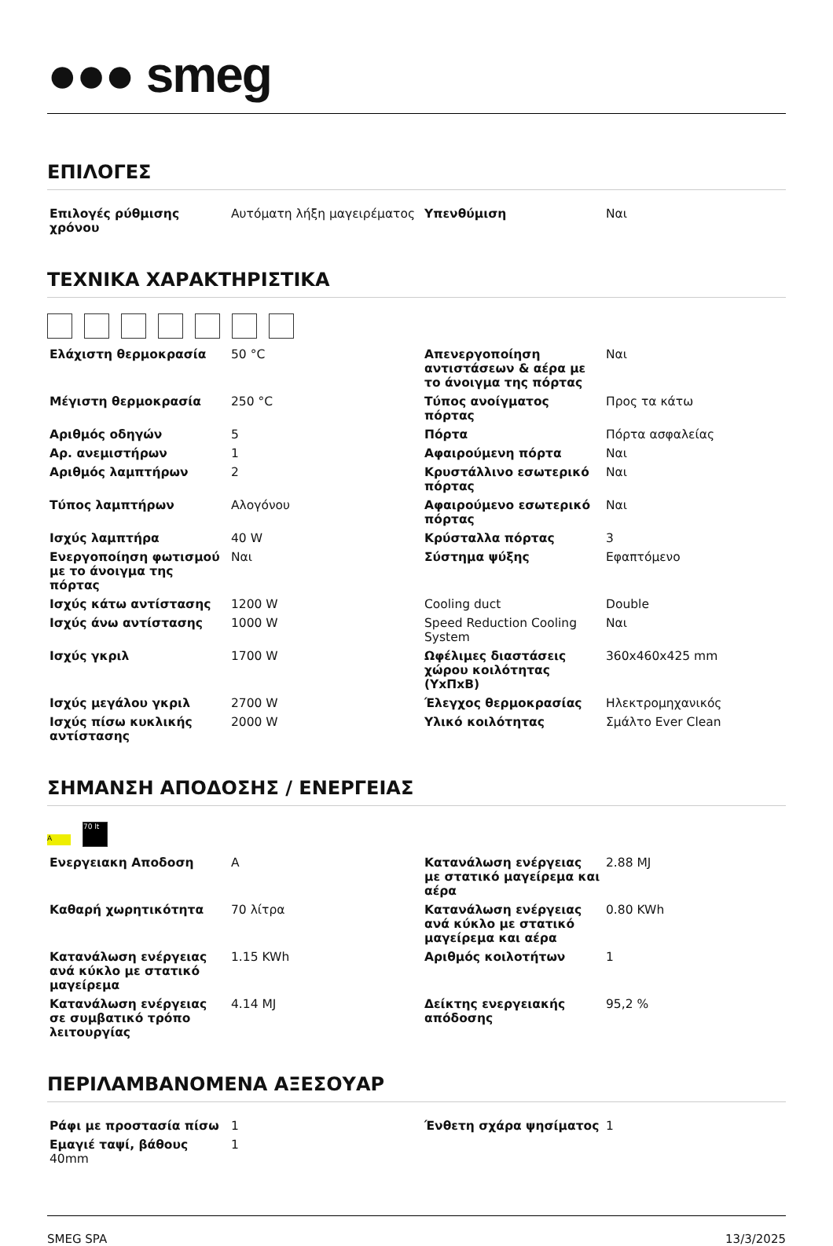●●● smeg
ΕΠΙΛΟΓΕΣ
| Επιλογές ρύθμισης χρόνου | Αυτόματη λήξη μαγειρέματος | Υπενθύμιση | Ναι |
ΤΕΧΝΙΚΑ ΧΑΡΑΚΤΗΡΙΣΤΙΚΑ
| Ελάχιστη θερμοκρασία | 50 °C | Απενεργοποίηση αντιστάσεων & αέρα με το άνοιγμα της πόρτας | Ναι |
| Μέγιστη θερμοκρασία | 250 °C | Τύπος ανοίγματος πόρτας | Προς τα κάτω |
| Αριθμός οδηγών | 5 | Πόρτα | Πόρτα ασφαλείας |
| Αρ. ανεμιστήρων | 1 | Αφαιρούμενη πόρτα | Ναι |
| Αριθμός λαμπτήρων | 2 | Κρυστάλλινο εσωτερικό πόρτας | Ναι |
| Τύπος λαμπτήρων | Αλογόνου | Αφαιρούμενο εσωτερικό πόρτας | Ναι |
| Ισχύς λαμπτήρα | 40 W | Κρύσταλλα πόρτας | 3 |
| Ενεργοποίηση φωτισμού με το άνοιγμα της πόρτας | Ναι | Σύστημα ψύξης | Εφαπτόμενο |
| Ισχύς κάτω αντίστασης | 1200 W | Cooling duct | Double |
| Ισχύς άνω αντίστασης | 1000 W | Speed Reduction Cooling System | Ναι |
| Ισχύς γκριλ | 1700 W | Ωφέλιμες διαστάσεις χώρου κοιλότητας (ΥxΠxΒ) | 360x460x425 mm |
| Ισχύς μεγάλου γκριλ | 2700 W | Έλεγχος θερμοκρασίας | Ηλεκτρομηχανικός |
| Ισχύς πίσω κυκλικής αντίστασης | 2000 W | Υλικό κοιλότητας | Σμάλτο Ever Clean |
ΣΗΜΑΝΣΗ ΑΠΟΔΟΣΗΣ / ΕΝΕΡΓΕΙΑΣ
A 70 lt
| Ενεργειακη Αποδοση | A | Κατανάλωση ενέργειας με στατικό μαγείρεμα και αέρα | 2.88 MJ |
| Καθαρή χωρητικότητα | 70 λίτρα | Κατανάλωση ενέργειας ανά κύκλο με στατικό μαγείρεμα και αέρα | 0.80 KWh |
| Κατανάλωση ενέργειας ανά κύκλο με στατικό μαγείρεμα | 1.15 KWh | Αριθμός κοιλοτήτων | 1 |
| Κατανάλωση ενέργειας σε συμβατικό τρόπο λειτουργίας | 4.14 MJ | Δείκτης ενεργειακής απόδοσης | 95,2 % |
ΠΕΡΙΛΑΜΒΑΝΟΜΕΝΑ ΑΞΕΣΟΥΑΡ
| Ράφι με προστασία πίσω | 1 | Ένθετη σχάρα ψησίματος | 1 |
| Εμαγιέ ταψί, βάθους 40mm | 1 | | |
SMEG SPA 13/3/2025